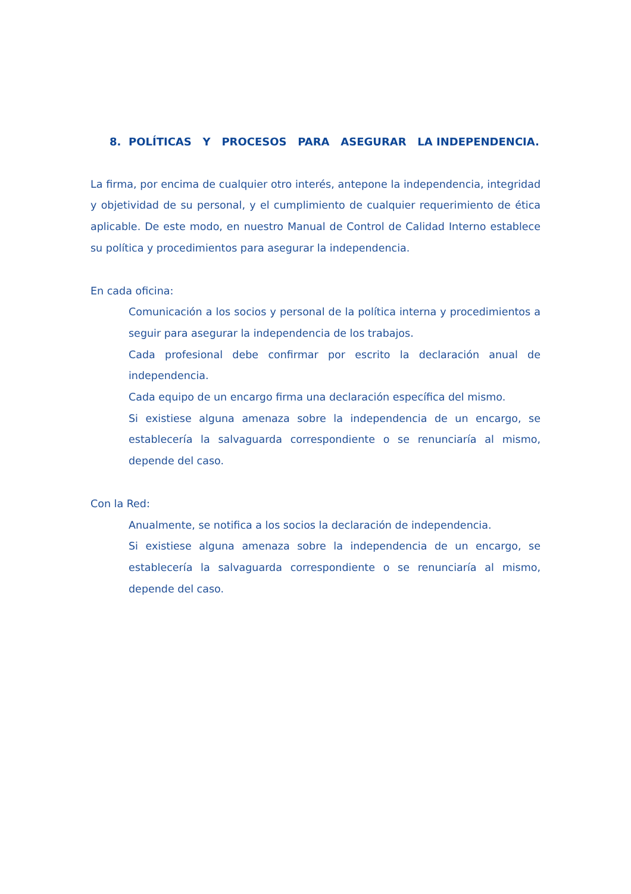8. POLÍTICAS Y PROCESOS PARA ASEGURAR LA INDEPENDENCIA.
La firma, por encima de cualquier otro interés, antepone la independencia, integridad y objetividad de su personal, y el cumplimiento de cualquier requerimiento de ética aplicable. De este modo, en nuestro Manual de Control de Calidad Interno establece su política y procedimientos para asegurar la independencia.
En cada oficina:
Comunicación a los socios y personal de la política interna y procedimientos a seguir para asegurar la independencia de los trabajos.
Cada profesional debe confirmar por escrito la declaración anual de independencia.
Cada equipo de un encargo firma una declaración específica del mismo.
Si existiese alguna amenaza sobre la independencia de un encargo, se establecería la salvaguarda correspondiente o se renunciaría al mismo, depende del caso.
Con la Red:
Anualmente, se notifica a los socios la declaración de independencia.
Si existiese alguna amenaza sobre la independencia de un encargo, se establecería la salvaguarda correspondiente o se renunciaría al mismo, depende del caso.